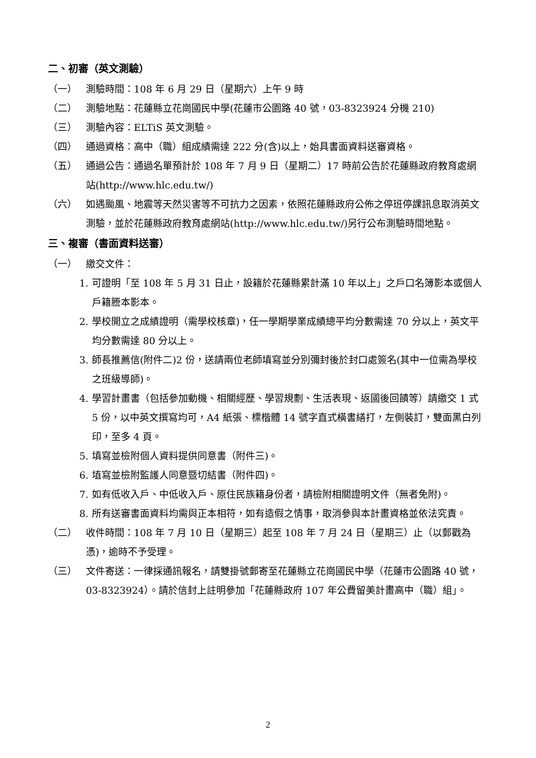二、初審（英文測驗）
（一） 測驗時間：108 年 6 月 29 日（星期六）上午 9 時
（二） 測驗地點：花蓮縣立花崗國民中學(花蓮市公園路 40 號，03-8323924 分機 210)
（三） 測驗內容：ELTiS 英文測驗。
（四） 通過資格：高中（職）組成績需達 222 分(含)以上，始具書面資料送審資格。
（五） 通過公告：通過名單預計於 108 年 7 月 9 日（星期二）17 時前公告於花蓮縣政府教育處網站(http://www.hlc.edu.tw/)
（六） 如遇颱風、地震等天然災害等不可抗力之因素，依照花蓮縣政府公佈之停班停課訊息取消英文測驗，並於花蓮縣政府教育處網站(http://www.hlc.edu.tw/)另行公布測驗時間地點。
三、複審（書面資料送審）
（一） 繳交文件：
1. 可證明「至 108 年 5 月 31 日止，設籍於花蓮縣累計滿 10 年以上」之戶口名簿影本或個人戶籍謄本影本。
2. 學校開立之成績證明（需學校核章)，任一學期學業成績總平均分數需達 70 分以上，英文平均分數需達 80 分以上。
3. 師長推薦信(附件二)2 份，送請兩位老師填寫並分別彌封後於封口處簽名(其中一位需為學校之班級導師)。
4. 學習計畫書（包括參加動機、相關經歷、學習規劃、生活表現、返國後回饋等）請繳交 1 式 5 份，以中英文撰寫均可，A4 紙張、標楷體 14 號字直式橫書繕打，左側裝訂，雙面黑白列印，至多 4 頁。
5. 填寫並檢附個人資料提供同意書（附件三)。
6. 埴寫並檢附監護人同意暨切結書（附件四)。
7. 如有低收入戶、中低收入戶、原住民族籍身份者，請檢附相關證明文件（無者免附)。
8. 所有送審書面資料均需與正本相符，如有造假之情事，取消參與本計畫資格並依法究責。
（二） 收件時間：108 年 7 月 10 日（星期三）起至 108 年 7 月 24 日（星期三）止（以郵戳為憑)，逾時不予受理。
（三） 文件寄送：一律採通訊報名，請雙掛號郵寄至花蓮縣立花崗國民中學（花蓮市公園路 40 號，03-8323924）。請於信封上註明參加「花蓮縣政府 107 年公費留美計畫高中（職）組」。
2